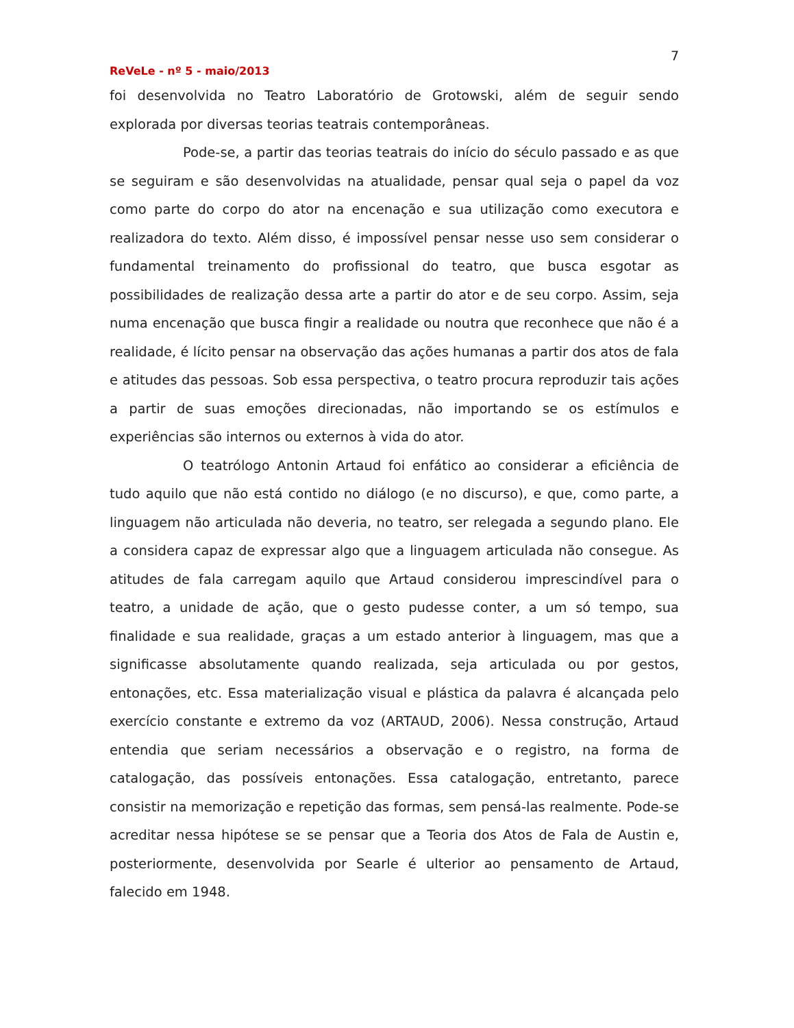7
ReVeLe - nº 5 - maio/2013
foi desenvolvida no Teatro Laboratório de Grotowski, além de seguir sendo explorada por diversas teorias teatrais contemporâneas.
Pode-se, a partir das teorias teatrais do início do século passado e as que se seguiram e são desenvolvidas na atualidade, pensar qual seja o papel da voz como parte do corpo do ator na encenação e sua utilização como executora e realizadora do texto. Além disso, é impossível pensar nesse uso sem considerar o fundamental treinamento do profissional do teatro, que busca esgotar as possibilidades de realização dessa arte a partir do ator e de seu corpo. Assim, seja numa encenação que busca fingir a realidade ou noutra que reconhece que não é a realidade, é lícito pensar na observação das ações humanas a partir dos atos de fala e atitudes das pessoas. Sob essa perspectiva, o teatro procura reproduzir tais ações a partir de suas emoções direcionadas, não importando se os estímulos e experiências são internos ou externos à vida do ator.
O teatrólogo Antonin Artaud foi enfático ao considerar a eficiência de tudo aquilo que não está contido no diálogo (e no discurso), e que, como parte, a linguagem não articulada não deveria, no teatro, ser relegada a segundo plano. Ele a considera capaz de expressar algo que a linguagem articulada não consegue. As atitudes de fala carregam aquilo que Artaud considerou imprescindível para o teatro, a unidade de ação, que o gesto pudesse conter, a um só tempo, sua finalidade e sua realidade, graças a um estado anterior à linguagem, mas que a significasse absolutamente quando realizada, seja articulada ou por gestos, entonações, etc. Essa materialização visual e plástica da palavra é alcançada pelo exercício constante e extremo da voz (ARTAUD, 2006). Nessa construção, Artaud entendia que seriam necessários a observação e o registro, na forma de catalogação, das possíveis entonações. Essa catalogação, entretanto, parece consistir na memorização e repetição das formas, sem pensá-las realmente. Pode-se acreditar nessa hipótese se se pensar que a Teoria dos Atos de Fala de Austin e, posteriormente, desenvolvida por Searle é ulterior ao pensamento de Artaud, falecido em 1948.